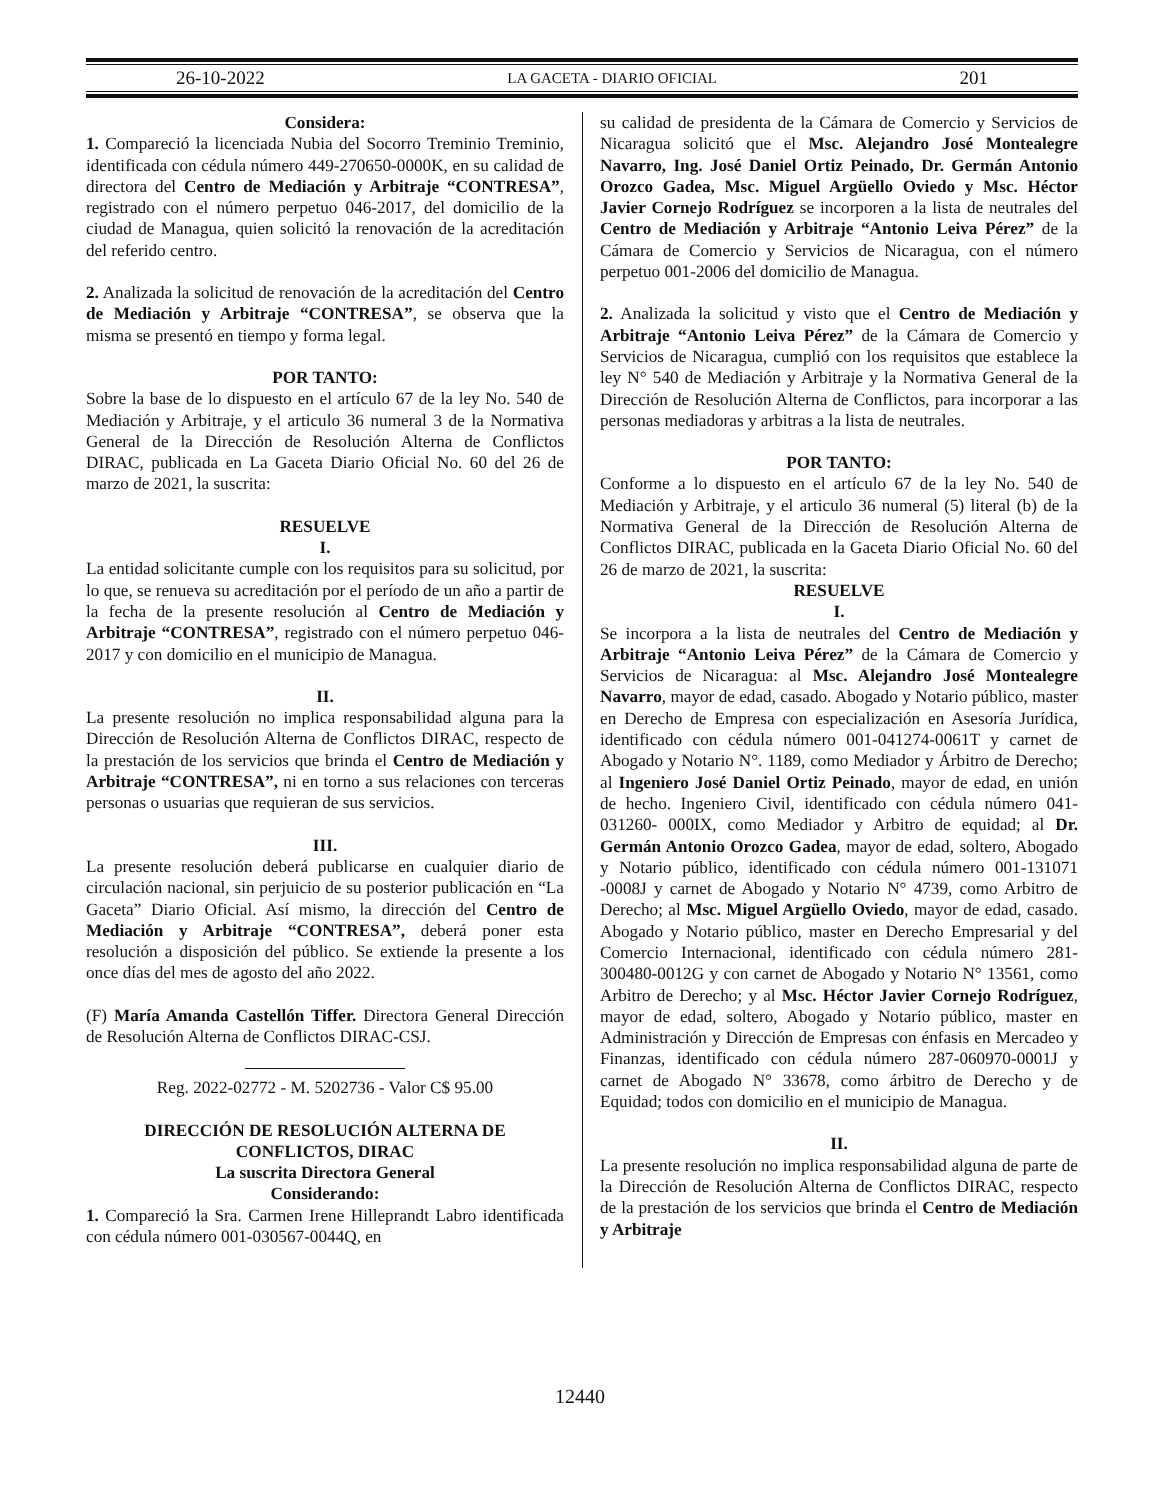26-10-2022 LA GACETA - DIARIO OFICIAL 201
Considera:
1. Compareció la licenciada Nubia del Socorro Treminio Treminio, identificada con cédula número 449-270650-0000K, en su calidad de directora del Centro de Mediación y Arbitraje “CONTRESA”, registrado con el número perpetuo 046-2017, del domicilio de la ciudad de Managua, quien solicitó la renovación de la acreditación del referido centro.
2. Analizada la solicitud de renovación de la acreditación del Centro de Mediación y Arbitraje “CONTRESA”, se observa que la misma se presentó en tiempo y forma legal.
POR TANTO:
Sobre la base de lo dispuesto en el artículo 67 de la ley No. 540 de Mediación y Arbitraje, y el articulo 36 numeral 3 de la Normativa General de la Dirección de Resolución Alterna de Conflictos DIRAC, publicada en La Gaceta Diario Oficial No. 60 del 26 de marzo de 2021, la suscrita:
RESUELVE
I.
La entidad solicitante cumple con los requisitos para su solicitud, por lo que, se renueva su acreditación por el período de un año a partir de la fecha de la presente resolución al Centro de Mediación y Arbitraje “CONTRESA”, registrado con el número perpetuo 046-2017 y con domicilio en el municipio de Managua.
II.
La presente resolución no implica responsabilidad alguna para la Dirección de Resolución Alterna de Conflictos DIRAC, respecto de la prestación de los servicios que brinda el Centro de Mediación y Arbitraje “CONTRESA”, ni en torno a sus relaciones con terceras personas o usuarias que requieran de sus servicios.
III.
La presente resolución deberá publicarse en cualquier diario de circulación nacional, sin perjuicio de su posterior publicación en “La Gaceta” Diario Oficial. Así mismo, la dirección del Centro de Mediación y Arbitraje “CONTRESA”, deberá poner esta resolución a disposición del público. Se extiende la presente a los once días del mes de agosto del año 2022.
(F) María Amanda Castellón Tiffer. Directora General Dirección de Resolución Alterna de Conflictos DIRAC-CSJ.
Reg. 2022-02772 - M. 5202736 - Valor C$ 95.00
DIRECCIÓN DE RESOLUCIÓN ALTERNA DE CONFLICTOS, DIRAC
La suscrita Directora General
Considerando:
1. Compareció la Sra. Carmen Irene Hilleprandt Labro identificada con cédula número 001-030567-0044Q, en
su calidad de presidenta de la Cámara de Comercio y Servicios de Nicaragua solicitó que el Msc. Alejandro José Montealegre Navarro, Ing. José Daniel Ortiz Peinado, Dr. Germán Antonio Orozco Gadea, Msc. Miguel Argüello Oviedo y Msc. Héctor Javier Cornejo Rodríguez se incorporen a la lista de neutrales del Centro de Mediación y Arbitraje “Antonio Leiva Pérez” de la Cámara de Comercio y Servicios de Nicaragua, con el número perpetuo 001-2006 del domicilio de Managua.
2. Analizada la solicitud y visto que el Centro de Mediación y Arbitraje “Antonio Leiva Pérez” de la Cámara de Comercio y Servicios de Nicaragua, cumplió con los requisitos que establece la ley N° 540 de Mediación y Arbitraje y la Normativa General de la Dirección de Resolución Alterna de Conflictos, para incorporar a las personas mediadoras y arbitras a la lista de neutrales.
POR TANTO:
Conforme a lo dispuesto en el artículo 67 de la ley No. 540 de Mediación y Arbitraje, y el articulo 36 numeral (5) literal (b) de la Normativa General de la Dirección de Resolución Alterna de Conflictos DIRAC, publicada en la Gaceta Diario Oficial No. 60 del 26 de marzo de 2021, la suscrita:
RESUELVE
I.
Se incorpora a la lista de neutrales del Centro de Mediación y Arbitraje “Antonio Leiva Pérez” de la Cámara de Comercio y Servicios de Nicaragua: al Msc. Alejandro José Montealegre Navarro, mayor de edad, casado. Abogado y Notario público, master en Derecho de Empresa con especialización en Asesoría Jurídica, identificado con cédula número 001-041274-0061T y carnet de Abogado y Notario N°. 1189, como Mediador y Árbitro de Derecho; al Ingeniero José Daniel Ortiz Peinado, mayor de edad, en unión de hecho. Ingeniero Civil, identificado con cédula número 041-031260- 000IX, como Mediador y Arbitro de equidad; al Dr. Germán Antonio Orozco Gadea, mayor de edad, soltero, Abogado y Notario público, identificado con cédula número 001-131071 -0008J y carnet de Abogado y Notario N° 4739, como Arbitro de Derecho; al Msc. Miguel Argüello Oviedo, mayor de edad, casado. Abogado y Notario público, master en Derecho Empresarial y del Comercio Internacional, identificado con cédula número 281-300480-0012G y con carnet de Abogado y Notario N° 13561, como Arbitro de Derecho; y al Msc. Héctor Javier Cornejo Rodríguez, mayor de edad, soltero, Abogado y Notario público, master en Administración y Dirección de Empresas con énfasis en Mercadeo y Finanzas, identificado con cédula número 287-060970-0001J y carnet de Abogado N° 33678, como árbitro de Derecho y de Equidad; todos con domicilio en el municipio de Managua.
II.
La presente resolución no implica responsabilidad alguna de parte de la Dirección de Resolución Alterna de Conflictos DIRAC, respecto de la prestación de los servicios que brinda el Centro de Mediación y Arbitraje
12440